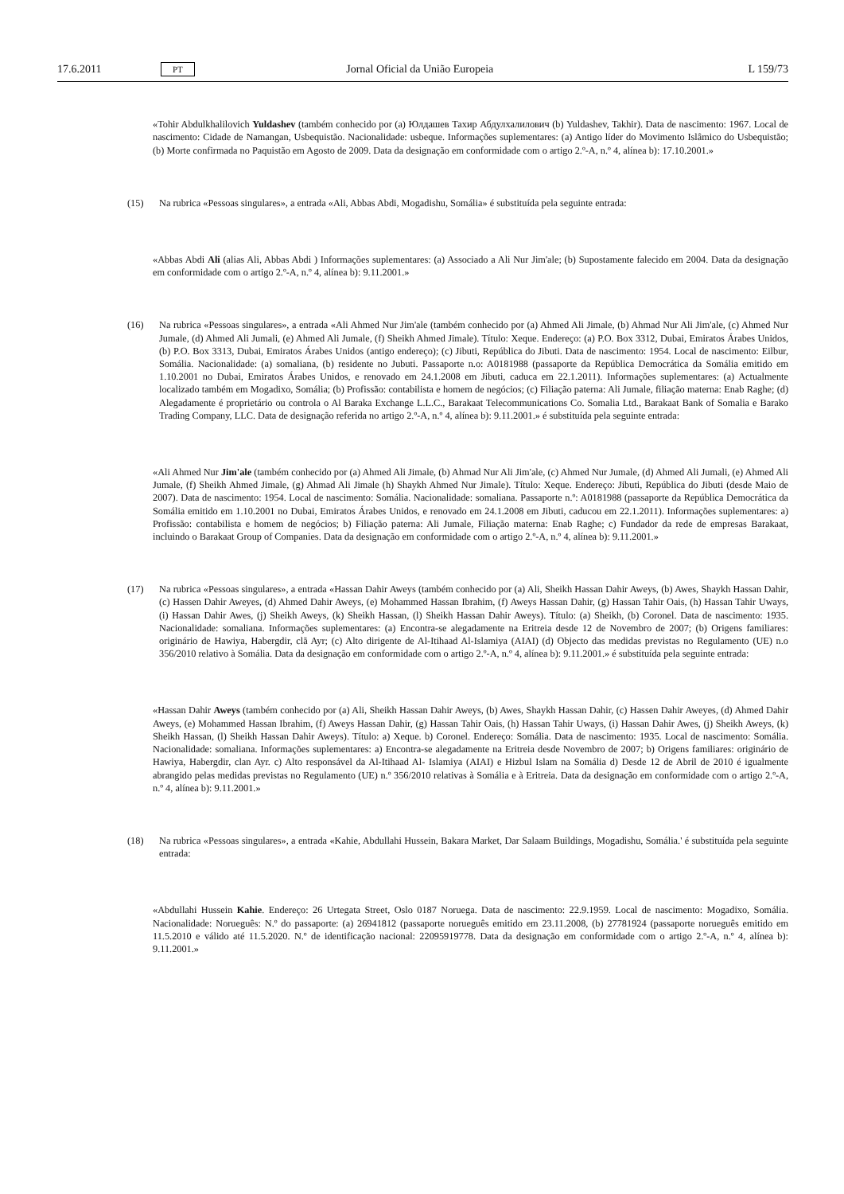17.6.2011 PT Jornal Oficial da União Europeia L 159/73
«Tohir Abdulkhalilovich Yuldashev (também conhecido por (a) Юлдашев Тахир Абдулхалилович (b) Yuldashev, Takhir). Data de nascimento: 1967. Local de nascimento: Cidade de Namangan, Usbequistão. Nacionalidade: usbeque. Informações suplementares: (a) Antigo líder do Movimento Islâmico do Usbequistão; (b) Morte confirmada no Paquistão em Agosto de 2009. Data da designação em conformidade com o artigo 2.º-A, n.º 4, alínea b): 17.10.2001.»
(15) Na rubrica «Pessoas singulares», a entrada «Ali, Abbas Abdi, Mogadishu, Somália» é substituída pela seguinte entrada:
«Abbas Abdi Ali (alias Ali, Abbas Abdi ) Informações suplementares: (a) Associado a Ali Nur Jim'ale; (b) Supostamente falecido em 2004. Data da designação em conformidade com o artigo 2.º-A, n.º 4, alínea b): 9.11.2001.»
(16) Na rubrica «Pessoas singulares», a entrada «Ali Ahmed Nur Jim'ale (também conhecido por (a) Ahmed Ali Jimale, (b) Ahmad Nur Ali Jim'ale, (c) Ahmed Nur Jumale, (d) Ahmed Ali Jumali, (e) Ahmed Ali Jumale, (f) Sheikh Ahmed Jimale). Título: Xeque. Endereço: (a) P.O. Box 3312, Dubai, Emiratos Árabes Unidos, (b) P.O. Box 3313, Dubai, Emiratos Árabes Unidos (antigo endereço); (c) Jibuti, República do Jibuti. Data de nascimento: 1954. Local de nascimento: Eilbur, Somália. Nacionalidade: (a) somaliana, (b) residente no Jubuti. Passaporte n.o: A0181988 (passaporte da República Democrática da Somália emitido em 1.10.2001 no Dubai, Emiratos Árabes Unidos, e renovado em 24.1.2008 em Jibuti, caduca em 22.1.2011). Informações suplementares: (a) Actualmente localizado também em Mogadixo, Somália; (b) Profissão: contabilista e homem de negócios; (c) Filiação paterna: Ali Jumale, filiação materna: Enab Raghe; (d) Alegadamente é proprietário ou controla o Al Baraka Exchange L.L.C., Barakaat Telecommunications Co. Somalia Ltd., Barakaat Bank of Somalia e Barako Trading Company, LLC. Data de designação referida no artigo 2.º-A, n.º 4, alínea b): 9.11.2001.» é substituída pela seguinte entrada:
«Ali Ahmed Nur Jim'ale (também conhecido por (a) Ahmed Ali Jimale, (b) Ahmad Nur Ali Jim'ale, (c) Ahmed Nur Jumale, (d) Ahmed Ali Jumali, (e) Ahmed Ali Jumale, (f) Sheikh Ahmed Jimale, (g) Ahmad Ali Jimale (h) Shaykh Ahmed Nur Jimale). Título: Xeque. Endereço: Jibuti, República do Jibuti (desde Maio de 2007). Data de nascimento: 1954. Local de nascimento: Somália. Nacionalidade: somaliana. Passaporte n.º: A0181988 (passaporte da República Democrática da Somália emitido em 1.10.2001 no Dubai, Emiratos Árabes Unidos, e renovado em 24.1.2008 em Jibuti, caducou em 22.1.2011). Informações suplementares: a) Profissão: contabilista e homem de negócios; b) Filiação paterna: Ali Jumale, Filiação materna: Enab Raghe; c) Fundador da rede de empresas Barakaat, incluindo o Barakaat Group of Companies. Data da designação em conformidade com o artigo 2.º-A, n.º 4, alínea b): 9.11.2001.»
(17) Na rubrica «Pessoas singulares», a entrada «Hassan Dahir Aweys (também conhecido por (a) Ali, Sheikh Hassan Dahir Aweys, (b) Awes, Shaykh Hassan Dahir, (c) Hassen Dahir Aweyes, (d) Ahmed Dahir Aweys, (e) Mohammed Hassan Ibrahim, (f) Aweys Hassan Dahir, (g) Hassan Tahir Oais, (h) Hassan Tahir Uways, (i) Hassan Dahir Awes, (j) Sheikh Aweys, (k) Sheikh Hassan, (l) Sheikh Hassan Dahir Aweys). Título: (a) Sheikh, (b) Coronel. Data de nascimento: 1935. Nacionalidade: somaliana. Informações suplementares: (a) Encontra-se alegadamente na Eritreia desde 12 de Novembro de 2007; (b) Origens familiares: originário de Hawiya, Habergdir, clã Ayr; (c) Alto dirigente de Al-Itihaad Al-Islamiya (AIAI) (d) Objecto das medidas previstas no Regulamento (UE) n.o 356/2010 relativo à Somália. Data da designação em conformidade com o artigo 2.º-A, n.º 4, alínea b): 9.11.2001.» é substituída pela seguinte entrada:
«Hassan Dahir Aweys (também conhecido por (a) Ali, Sheikh Hassan Dahir Aweys, (b) Awes, Shaykh Hassan Dahir, (c) Hassen Dahir Aweyes, (d) Ahmed Dahir Aweys, (e) Mohammed Hassan Ibrahim, (f) Aweys Hassan Dahir, (g) Hassan Tahir Oais, (h) Hassan Tahir Uways, (i) Hassan Dahir Awes, (j) Sheikh Aweys, (k) Sheikh Hassan, (l) Sheikh Hassan Dahir Aweys). Título: a) Xeque. b) Coronel. Endereço: Somália. Data de nascimento: 1935. Local de nascimento: Somália. Nacionalidade: somaliana. Informações suplementares: a) Encontra-se alegadamente na Eritreia desde Novembro de 2007; b) Origens familiares: originário de Hawiya, Habergdir, clan Ayr. c) Alto responsável da Al-Itihaad Al- Islamiya (AIAI) e Hizbul Islam na Somália d) Desde 12 de Abril de 2010 é igualmente abrangido pelas medidas previstas no Regulamento (UE) n.º 356/2010 relativas à Somália e à Eritreia. Data da designação em conformidade com o artigo 2.º-A, n.º 4, alínea b): 9.11.2001.»
(18) Na rubrica «Pessoas singulares», a entrada «Kahie, Abdullahi Hussein, Bakara Market, Dar Salaam Buildings, Mogadishu, Somália.' é substituída pela seguinte entrada:
«Abdullahi Hussein Kahie. Endereço: 26 Urtegata Street, Oslo 0187 Noruega. Data de nascimento: 22.9.1959. Local de nascimento: Mogadixo, Somália. Nacionalidade: Norueguês: N.º do passaporte: (a) 26941812 (passaporte norueguês emitido em 23.11.2008, (b) 27781924 (passaporte norueguês emitido em 11.5.2010 e válido até 11.5.2020. N.º de identificação nacional: 22095919778. Data da designação em conformidade com o artigo 2.º-A, n.º 4, alínea b): 9.11.2001.»